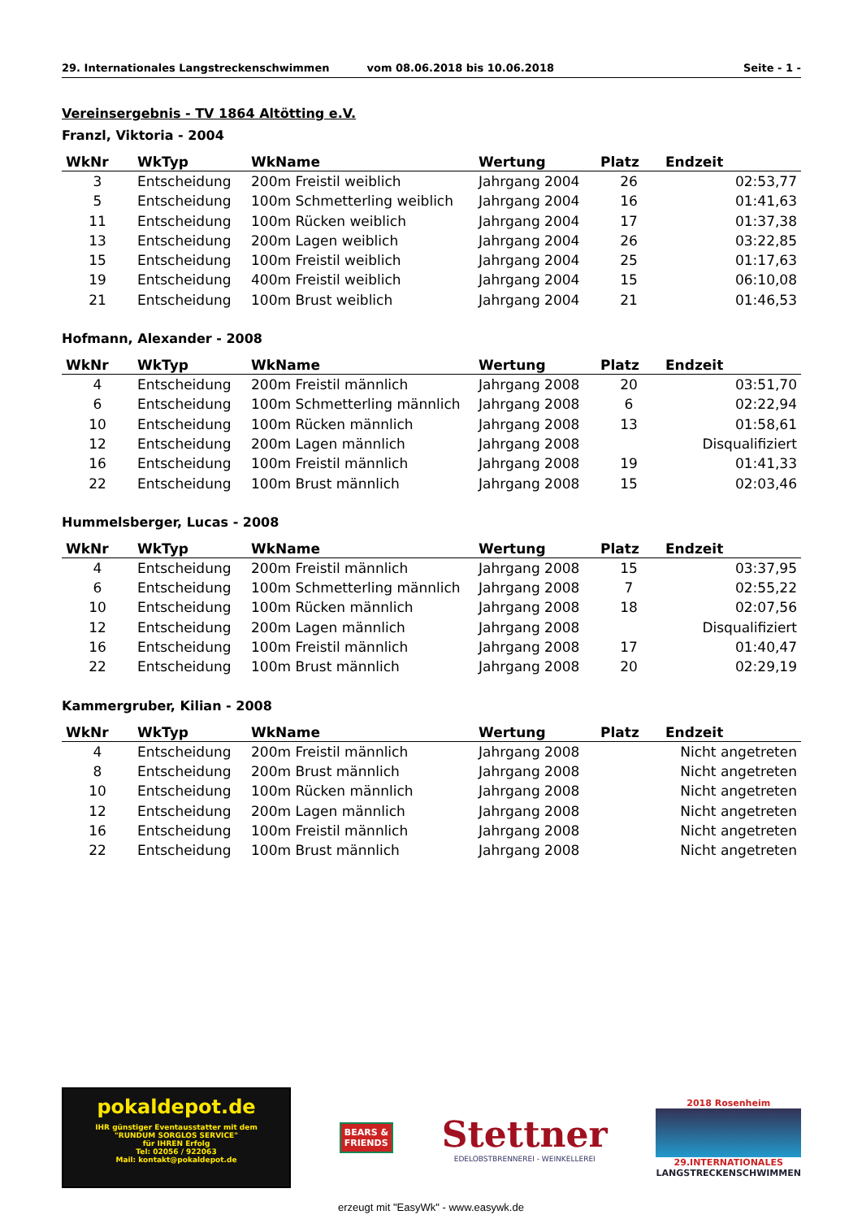29. Internationales Langstreckenschwimmen vom 08.06.2018 bis 10.06.2018 Seite - 1 -
Vereinsergebnis - TV 1864 Altötting e.V.
Franzl, Viktoria - 2004
| WkNr | WkTyp | WkName | Wertung | Platz | Endzeit |
| --- | --- | --- | --- | --- | --- |
| 3 | Entscheidung | 200m Freistil weiblich | Jahrgang 2004 | 26 | 02:53,77 |
| 5 | Entscheidung | 100m Schmetterling weiblich | Jahrgang 2004 | 16 | 01:41,63 |
| 11 | Entscheidung | 100m Rücken weiblich | Jahrgang 2004 | 17 | 01:37,38 |
| 13 | Entscheidung | 200m Lagen weiblich | Jahrgang 2004 | 26 | 03:22,85 |
| 15 | Entscheidung | 100m Freistil weiblich | Jahrgang 2004 | 25 | 01:17,63 |
| 19 | Entscheidung | 400m Freistil weiblich | Jahrgang 2004 | 15 | 06:10,08 |
| 21 | Entscheidung | 100m Brust weiblich | Jahrgang 2004 | 21 | 01:46,53 |
Hofmann, Alexander - 2008
| WkNr | WkTyp | WkName | Wertung | Platz | Endzeit |
| --- | --- | --- | --- | --- | --- |
| 4 | Entscheidung | 200m Freistil männlich | Jahrgang 2008 | 20 | 03:51,70 |
| 6 | Entscheidung | 100m Schmetterling männlich | Jahrgang 2008 | 6 | 02:22,94 |
| 10 | Entscheidung | 100m Rücken männlich | Jahrgang 2008 | 13 | 01:58,61 |
| 12 | Entscheidung | 200m Lagen männlich | Jahrgang 2008 | | Disqualifiziert |
| 16 | Entscheidung | 100m Freistil männlich | Jahrgang 2008 | 19 | 01:41,33 |
| 22 | Entscheidung | 100m Brust männlich | Jahrgang 2008 | 15 | 02:03,46 |
Hummelsberger, Lucas - 2008
| WkNr | WkTyp | WkName | Wertung | Platz | Endzeit |
| --- | --- | --- | --- | --- | --- |
| 4 | Entscheidung | 200m Freistil männlich | Jahrgang 2008 | 15 | 03:37,95 |
| 6 | Entscheidung | 100m Schmetterling männlich | Jahrgang 2008 | 7 | 02:55,22 |
| 10 | Entscheidung | 100m Rücken männlich | Jahrgang 2008 | 18 | 02:07,56 |
| 12 | Entscheidung | 200m Lagen männlich | Jahrgang 2008 | | Disqualifiziert |
| 16 | Entscheidung | 100m Freistil männlich | Jahrgang 2008 | 17 | 01:40,47 |
| 22 | Entscheidung | 100m Brust männlich | Jahrgang 2008 | 20 | 02:29,19 |
Kammergruber, Kilian - 2008
| WkNr | WkTyp | WkName | Wertung | Platz | Endzeit |
| --- | --- | --- | --- | --- | --- |
| 4 | Entscheidung | 200m Freistil männlich | Jahrgang 2008 | | Nicht angetreten |
| 8 | Entscheidung | 200m Brust männlich | Jahrgang 2008 | | Nicht angetreten |
| 10 | Entscheidung | 100m Rücken männlich | Jahrgang 2008 | | Nicht angetreten |
| 12 | Entscheidung | 200m Lagen männlich | Jahrgang 2008 | | Nicht angetreten |
| 16 | Entscheidung | 100m Freistil männlich | Jahrgang 2008 | | Nicht angetreten |
| 22 | Entscheidung | 100m Brust männlich | Jahrgang 2008 | | Nicht angetreten |
pokaldepot.de
IHR günstiger Eventausstatter mit dem
"RUNDUM SORGLOS SERVICE"
für IHREN Erfolg
Tel: 02056 / 922063
Mail: kontakt@pokaldepot.de
BEARS &
FRIENDS
Stettner
EDELOBSTBRENNEREI - WEINKELLEREI
2018 Rosenheim
29.INTERNATIONALES
LANGSTRECKENSCHWIMMEN
erzeugt mit "EasyWk" - www.easywk.de